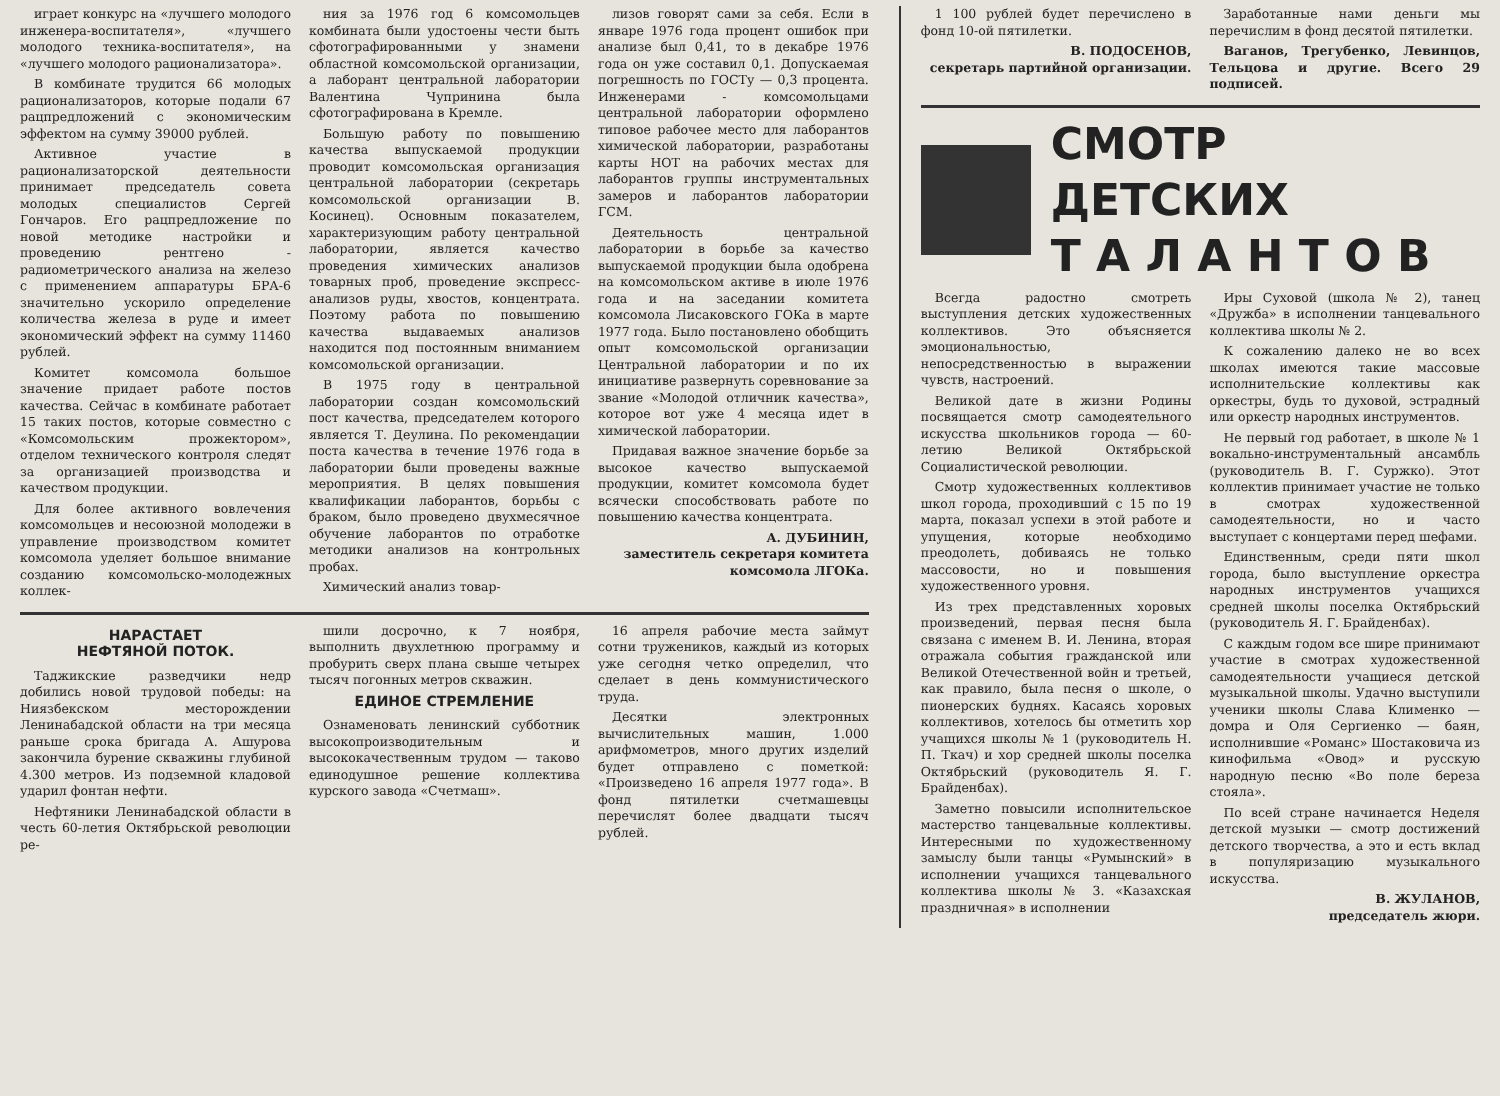играет конкурс на «лучшего молодого инженера-воспитателя», «лучшего молодого техника-воспитателя», на «лучшего молодого рационализатора».
В комбинате трудится 66 молодых рационализаторов, которые подали 67 рацпредложений с экономическим эффектом на сумму 39000 рублей.
Активное участие в рационализаторской деятельности принимает председатель совета молодых специалистов Сергей Гончаров. Его рацпредложение по новой методике настройки и проведению рентгено - радиометрического анализа на железо с применением аппаратуры БРА-6 значительно ускорило определение количества железа в руде и имеет экономический эффект на сумму 11460 рублей.
Комитет комсомола большое значение придает работе постов качества. Сейчас в комбинате работает 15 таких постов, которые совместно с «Комсомольским прожектором», отделом технического контроля следят за организацией производства и качеством продукции.
Для более активного вовлечения комсомольцев и несоюзной молодежи в управление производством комитет комсомола уделяет большое внимание созданию комсомольско-молодежных коллек-
ния за 1976 год 6 комсомольцев комбината были удостоены чести быть сфотографированными у знамени областной комсомольской организации, а лаборант центральной лаборатории Валентина Чупринина была сфотографирована в Кремле.
Большую работу по повышению качества выпускаемой продукции проводит комсомольская организация центральной лаборатории (секретарь комсомольской организации В. Косинец). Основным показателем, характеризующим работу центральной лаборатории, является качество проведения химических анализов товарных проб, проведение экспресс-анализов руды, хвостов, концентрата. Поэтому работа по повышению качества выдаваемых анализов находится под постоянным вниманием комсомольской организации.
В 1975 году в центральной лаборатории создан комсомольский пост качества, председателем которого является Т. Деулина. По рекомендации поста качества в течение 1976 года в лаборатории были проведены важные мероприятия. В целях повышения квалификации лаборантов, борьбы с браком, было проведено двухмесячное обучение лаборантов по отработке методики анализов на контрольных пробах.
Химический анализ товар-
лизов говорят сами за себя. Если в январе 1976 года процент ошибок при анализе был 0,41, то в декабре 1976 года он уже составил 0,1. Допускаемая погрешность по ГОСТу — 0,3 процента. Инженерами - комсомольцами центральной лаборатории оформлено типовое рабочее место для лаборантов химической лаборатории, разработаны карты НОТ на рабочих местах для лаборантов группы инструментальных замеров и лаборантов лаборатории ГСМ.
Деятельность центральной лаборатории в борьбе за качество выпускаемой продукции была одобрена на комсомольском активе в июле 1976 года и на заседании комитета комсомола Лисаковского ГОКа в марте 1977 года. Было постановлено обобщить опыт комсомольской организации Центральной лаборатории и по их инициативе развернуть соревнование за звание «Молодой отличник качества», которое вот уже 4 месяца идет в химической лаборатории.
Придавая важное значение борьбе за высокое качество выпускаемой продукции, комитет комсомола будет всячески способствовать работе по повышению качества концентрата.
А. ДУБИНИН,
заместитель секретаря комитета комсомола ЛГОКа.
НАРАСТАЕТ
НЕФТЯНОЙ ПОТОК.
Таджикские разведчики недр добились новой трудовой победы: на Ниязбекском месторождении Ленинабадской области на три месяца раньше срока бригада А. Ашурова закончила бурение скважины глубиной 4.300 метров. Из подземной кладовой ударил фонтан нефти.
Нефтяники Ленинабадской области в честь 60-летия Октябрьской революции ре-
шили досрочно, к 7 ноября, выполнить двухлетнюю программу и пробурить сверх плана свыше четырех тысяч погонных метров скважин.
ЕДИНОЕ СТРЕМЛЕНИЕ
Ознаменовать ленинский субботник высокопроизводительным и высококачественным трудом — таково единодушное решение коллектива курского завода «Счетмаш».
16 апреля рабочие места займут сотни тружеников, каждый из которых уже сегодня четко определил, что сделает в день коммунистического труда.
Десятки электронных вычислительных машин, 1.000 арифмометров, много других изделий будет отправлено с пометкой: «Произведено 16 апреля 1977 года». В фонд пятилетки счетмашевцы перечислят более двадцати тысяч рублей.
1 100 рублей будет перечислено в фонд 10-ой пятилетки.
В. ПОДОСЕНОВ,
секретарь партийной организации.
Заработанные нами деньги мы перечислим в фонд десятой пятилетки.
Ваганов, Трегубенко, Левинцов, Тельцова и другие. Всего 29 подписей.
СМОТР ДЕТСКИХ
Т А Л А Н Т О В
Всегда радостно смотреть выступления детских художественных коллективов. Это объясняется эмоциональностью, непосредственностью в выражении чувств, настроений.
Великой дате в жизни Родины посвящается смотр самодеятельного искусства школьников города — 60-летию Великой Октябрьской Социалистической революции.
Смотр художественных коллективов школ города, проходивший с 15 по 19 марта, показал успехи в этой работе и упущения, которые необходимо преодолеть, добиваясь не только массовости, но и повышения художественного уровня.
Из трех представленных хоровых произведений, первая песня была связана с именем В. И. Ленина, вторая отражала события гражданской или Великой Отечественной войн и третьей, как правило, была песня о школе, о пионерских буднях. Касаясь хоровых коллективов, хотелось бы отметить хор учащихся школы № 1 (руководитель Н. П. Ткач) и хор средней школы поселка Октябрьский (руководитель Я. Г. Брайденбах).
Заметно повысили исполнительское мастерство танцевальные коллективы. Интересными по художественному замыслу были танцы «Румынский» в исполнении учащихся танцевального коллектива школы № 3. «Казахская праздничная» в исполнении
Иры Суховой (школа № 2), танец «Дружба» в исполнении танцевального коллектива школы № 2.
К сожалению далеко не во всех школах имеются такие массовые исполнительские коллективы как оркестры, будь то духовой, эстрадный или оркестр народных инструментов.
Не первый год работает, в школе № 1 вокально-инструментальный ансамбль (руководитель В. Г. Суржко). Этот коллектив принимает участие не только в смотрах художественной самодеятельности, но и часто выступает с концертами перед шефами.
Единственным, среди пяти школ города, было выступление оркестра народных инструментов учащихся средней школы поселка Октябрьский (руководитель Я. Г. Брайденбах).
С каждым годом все шире принимают участие в смотрах художественной самодеятельности учащиеся детской музыкальной школы. Удачно выступили ученики школы Слава Клименко — домра и Оля Сергиенко — баян, исполнившие «Романс» Шостаковича из кинофильма «Овод» и русскую народную песню «Во поле береза стояла».
По всей стране начинается Неделя детской музыки — смотр достижений детского творчества, а это и есть вклад в популяризацию музыкального искусства.
В. ЖУЛАНОВ,
председатель жюри.